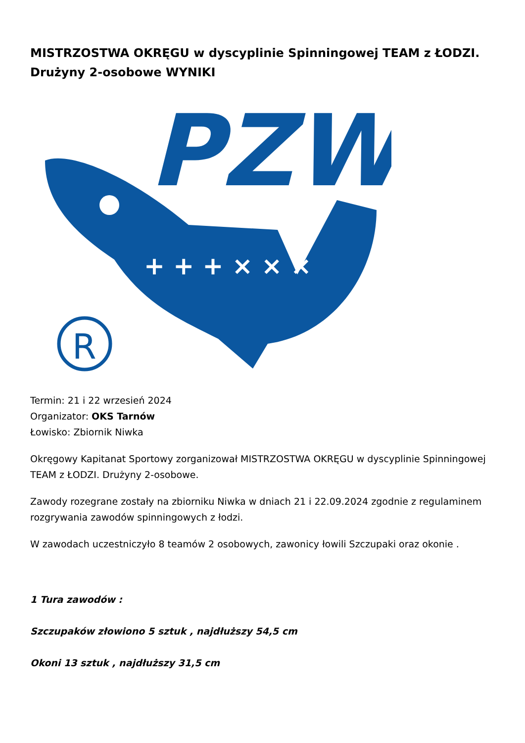MISTRZOSTWA OKRĘGU w dyscyplinie Spinningowej TEAM z ŁODZI. Drużyny 2-osobowe WYNIKI
PZW
R
+ + + × × ×
Termin: 21 i 22 wrzesień 2024
Organizator: OKS Tarnów
Łowisko: Zbiornik Niwka
Okręgowy Kapitanat Sportowy zorganizował MISTRZOSTWA OKRĘGU w dyscyplinie Spinningowej TEAM z ŁODZI. Drużyny 2-osobowe.
Zawody rozegrane zostały na zbiorniku Niwka w dniach 21 i 22.09.2024 zgodnie z regulaminem rozgrywania zawodów spinningowych z łodzi.
W zawodach uczestniczyło 8 teamów 2 osobowych, zawonicy łowili Szczupaki oraz okonie .
1 Tura zawodów :
Szczupaków złowiono 5 sztuk , najdłuższy 54,5 cm
Okoni 13 sztuk , najdłuższy 31,5 cm